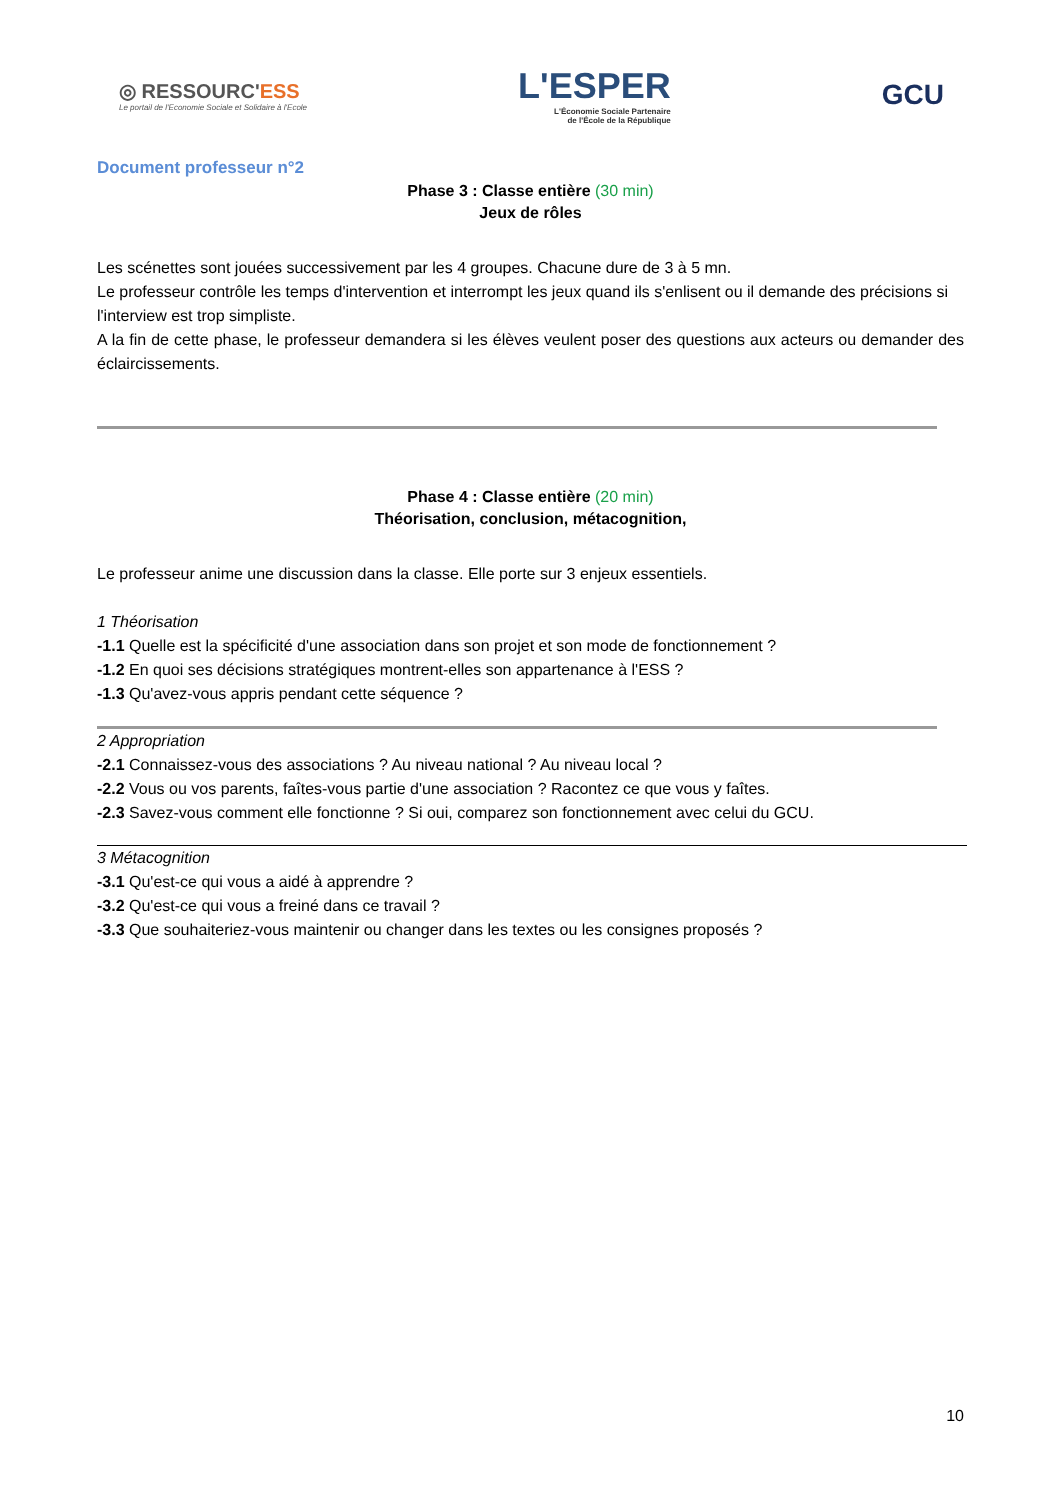◎ RESSOURC'ESS
Le portail de l'Economie Sociale et Solidaire à l'Ecole
L'ESPER
L'Économie Sociale Partenaire
de l'École de la République
GCU
Document professeur n°2
Phase 3 : Classe entière (30 min)
Jeux de rôles
Les scénettes sont jouées successivement par les 4 groupes. Chacune dure de 3 à 5 mn.
Le professeur contrôle les temps d'intervention et interrompt les jeux quand ils s'enlisent ou il demande des précisions si l'interview est trop simpliste.
A la fin de cette phase, le professeur demandera si les élèves veulent poser des questions aux acteurs ou demander des éclaircissements.
Phase 4 : Classe entière (20 min)
Théorisation, conclusion, métacognition,
Le professeur anime une discussion dans la classe. Elle porte sur 3 enjeux essentiels.
1 Théorisation
-1.1 Quelle est la spécificité d'une association dans son projet et son mode de fonctionnement ?
-1.2 En quoi ses décisions stratégiques montrent-elles son appartenance à l'ESS ?
-1.3 Qu'avez-vous appris pendant cette séquence ?
2 Appropriation
-2.1 Connaissez-vous des associations ? Au niveau national ? Au niveau local ?
-2.2 Vous ou vos parents, faîtes-vous partie d'une association ? Racontez ce que vous y faîtes.
-2.3 Savez-vous comment elle fonctionne ? Si oui, comparez son fonctionnement avec celui du GCU.
3 Métacognition
-3.1 Qu'est-ce qui vous a aidé à apprendre ?
-3.2 Qu'est-ce qui vous a freiné dans ce travail ?
-3.3 Que souhaiteriez-vous maintenir ou changer dans les textes ou les consignes proposés ?
10